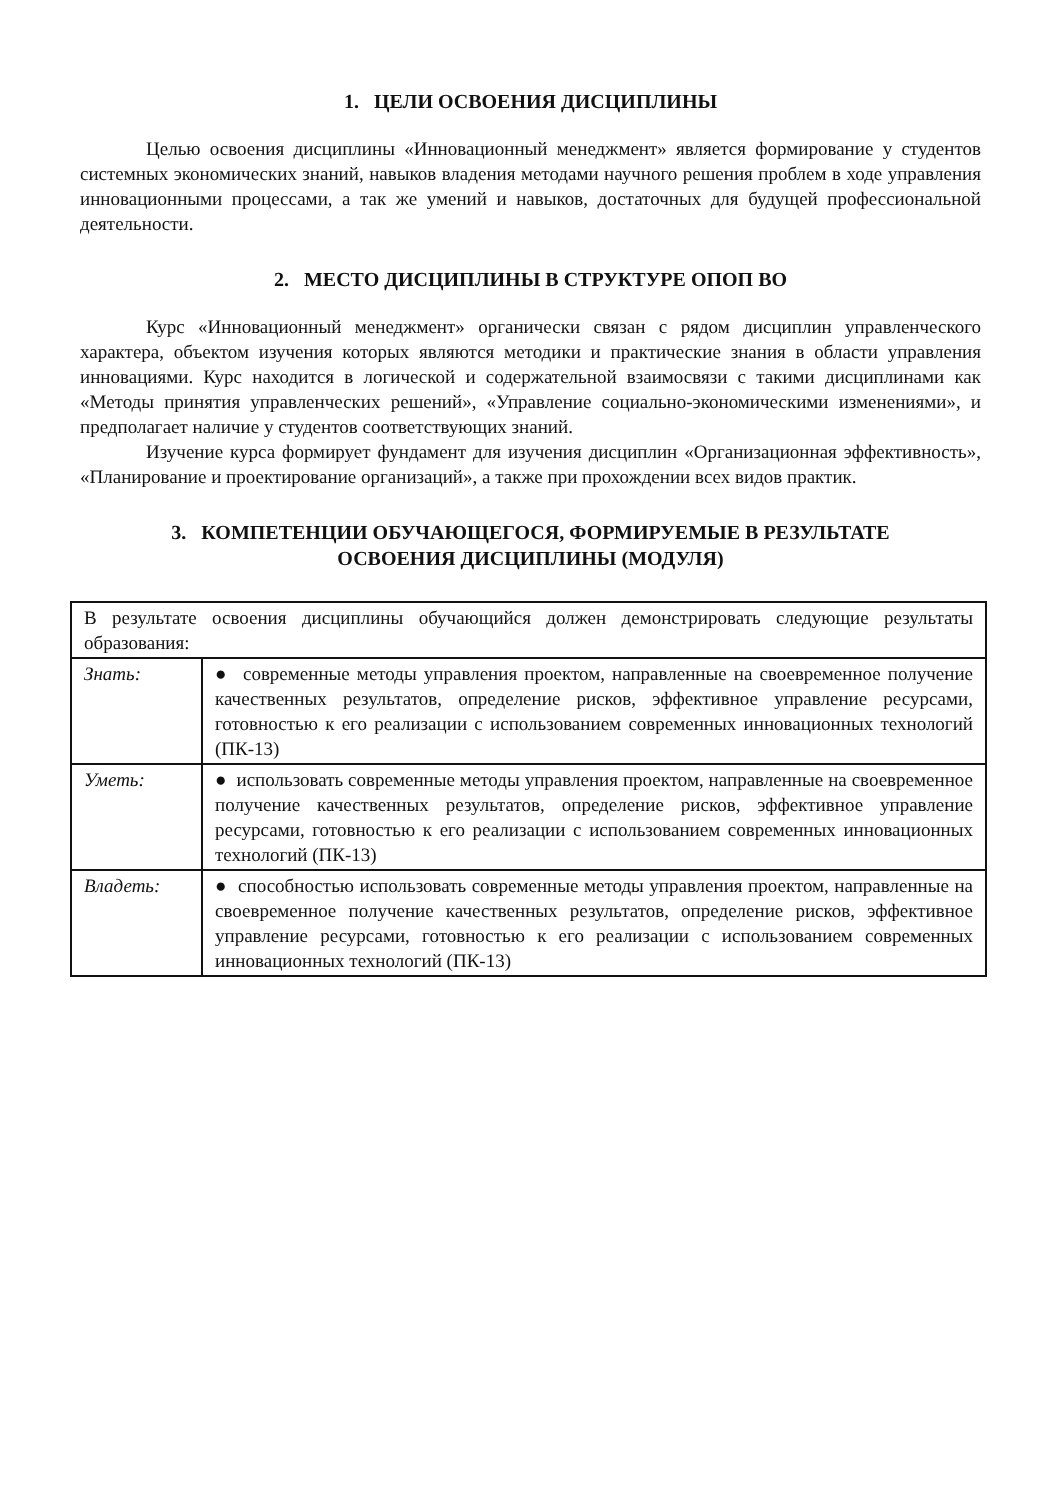1. ЦЕЛИ ОСВОЕНИЯ ДИСЦИПЛИНЫ
Целью освоения дисциплины «Инновационный менеджмент» является формирование у студентов системных экономических знаний, навыков владения методами научного решения проблем в ходе управления инновационными процессами, а так же умений и навыков, достаточных для будущей профессиональной деятельности.
2. МЕСТО ДИСЦИПЛИНЫ В СТРУКТУРЕ ОПОП ВО
Курс «Инновационный менеджмент» органически связан с рядом дисциплин управленческого характера, объектом изучения которых являются методики и практические знания в области управления инновациями. Курс находится в логической и содержательной взаимосвязи с такими дисциплинами как «Методы принятия управленческих решений», «Управление социально-экономическими изменениями», и предполагает наличие у студентов соответствующих знаний.
Изучение курса формирует фундамент для изучения дисциплин «Организационная эффективность», «Планирование и проектирование организаций», а также при прохождении всех видов практик.
3. КОМПЕТЕНЦИИ ОБУЧАЮЩЕГОСЯ, ФОРМИРУЕМЫЕ В РЕЗУЛЬТАТЕ
ОСВОЕНИЯ ДИСЦИПЛИНЫ (МОДУЛЯ)
| В результате освоения дисциплины обучающийся должен демонстрировать следующие результаты образования: | |
| Знать: | ● современные методы управления проектом, направленные на своевременное получение качественных результатов, определение рисков, эффективное управление ресурсами, готовностью к его реализации с использованием современных инновационных технологий (ПК-13) |
| Уметь: | ● использовать современные методы управления проектом, направленные на своевременное получение качественных результатов, определение рисков, эффективное управление ресурсами, готовностью к его реализации с использованием современных инновационных технологий (ПК-13) |
| Владеть: | ● способностью использовать современные методы управления проектом, направленные на своевременное получение качественных результатов, определение рисков, эффективное управление ресурсами, готовностью к его реализации с использованием современных инновационных технологий (ПК-13) |